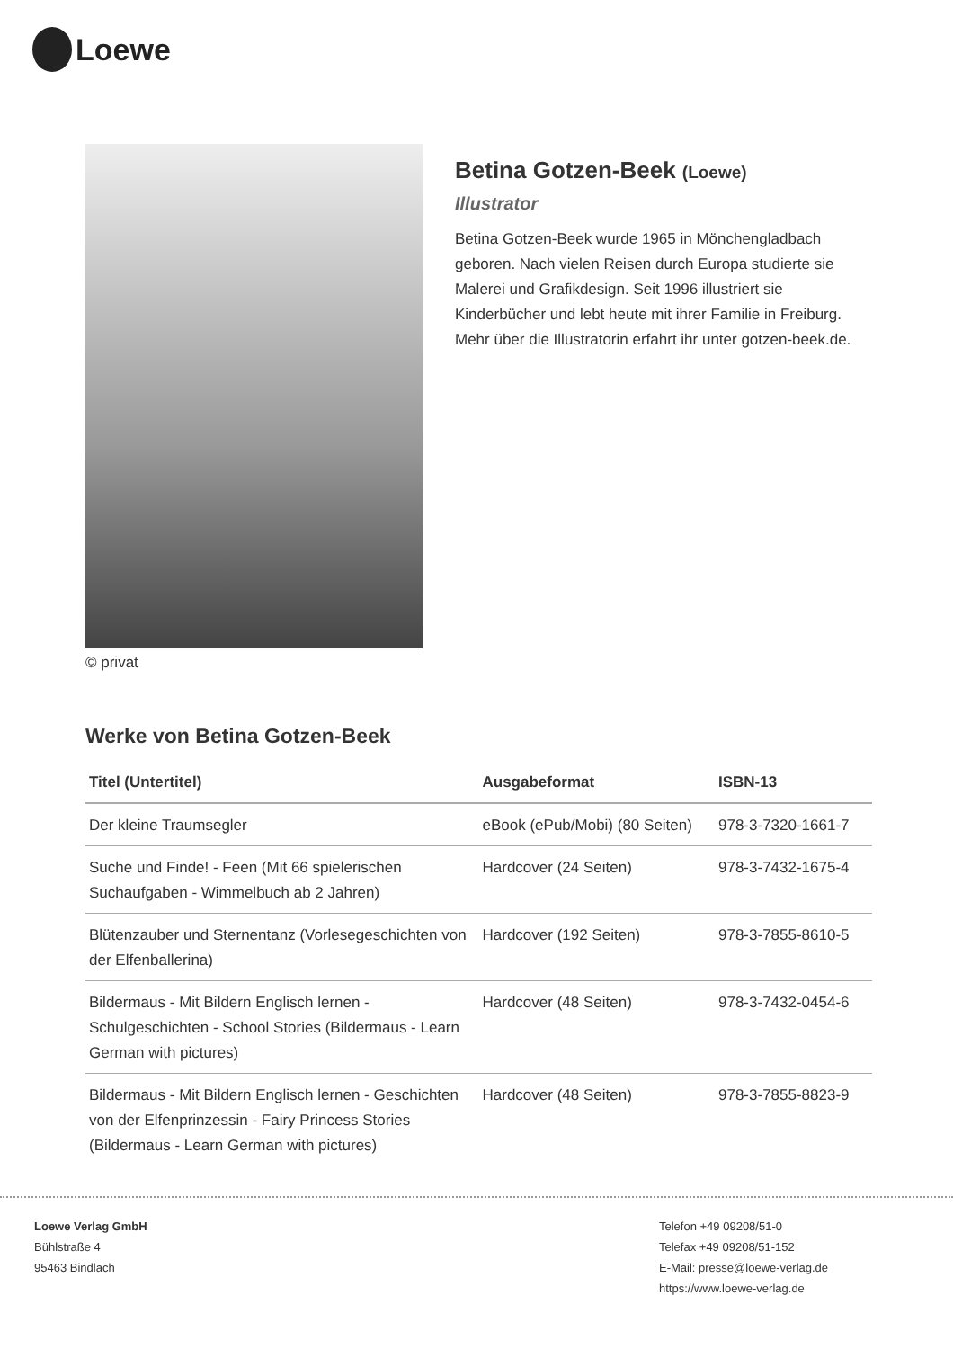Loewe
© privat
Betina Gotzen-Beek (Loewe)
Illustrator
Betina Gotzen-Beek wurde 1965 in Mönchengladbach geboren. Nach vielen Reisen durch Europa studierte sie Malerei und Grafikdesign. Seit 1996 illustriert sie Kinderbücher und lebt heute mit ihrer Familie in Freiburg. Mehr über die Illustratorin erfahrt ihr unter gotzen-beek.de.
Werke von Betina Gotzen-Beek
| Titel (Untertitel) | Ausgabeformat | ISBN-13 |
| --- | --- | --- |
| Der kleine Traumsegler | eBook (ePub/Mobi) (80 Seiten) | 978-3-7320-1661-7 |
| Suche und Finde! - Feen (Mit 66 spielerischen Suchaufgaben - Wimmelbuch ab 2 Jahren) | Hardcover (24 Seiten) | 978-3-7432-1675-4 |
| Blütenzauber und Sternentanz (Vorlesegeschichten von der Elfenballerina) | Hardcover (192 Seiten) | 978-3-7855-8610-5 |
| Bildermaus - Mit Bildern Englisch lernen - Schulgeschichten - School Stories (Bildermaus - Learn German with pictures) | Hardcover (48 Seiten) | 978-3-7432-0454-6 |
| Bildermaus - Mit Bildern Englisch lernen - Geschichten von der Elfenprinzessin - Fairy Princess Stories (Bildermaus - Learn German with pictures) | Hardcover (48 Seiten) | 978-3-7855-8823-9 |
Loewe Verlag GmbH
Bühlstraße 4
95463 Bindlach
Telefon +49 09208/51-0
Telefax +49 09208/51-152
E-Mail: presse@loewe-verlag.de
https://www.loewe-verlag.de